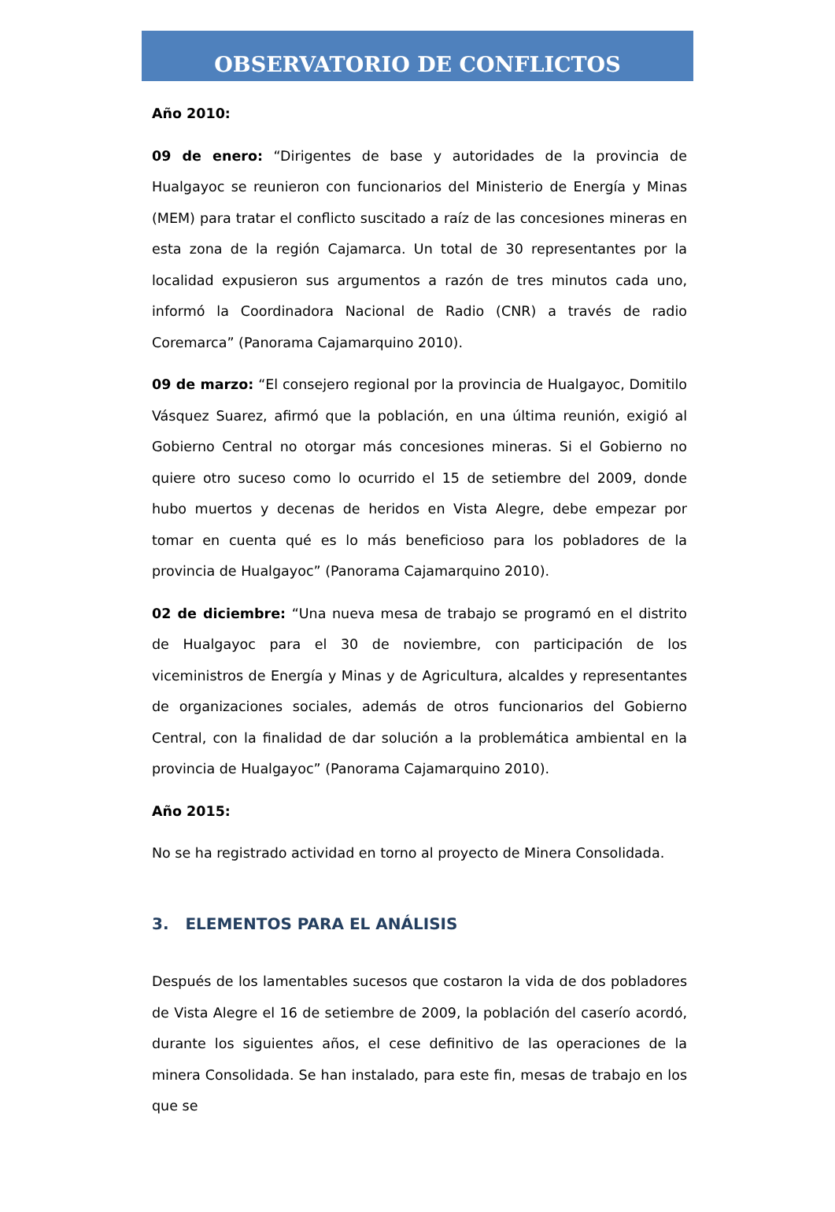OBSERVATORIO DE CONFLICTOS
Año 2010:
09 de enero: “Dirigentes de base y autoridades de la provincia de Hualgayoc se reunieron con funcionarios del Ministerio de Energía y Minas (MEM) para tratar el conflicto suscitado a raíz de las concesiones mineras en esta zona de la región Cajamarca. Un total de 30 representantes por la localidad expusieron sus argumentos a razón de tres minutos cada uno, informó la Coordinadora Nacional de Radio (CNR) a través de radio Coremarca” (Panorama Cajamarquino 2010).
09 de marzo: “El consejero regional por la provincia de Hualgayoc, Domitilo Vásquez Suarez, afirmó que la población, en una última reunión, exigió al Gobierno Central no otorgar más concesiones mineras. Si el Gobierno no quiere otro suceso como lo ocurrido el 15 de setiembre del 2009, donde hubo muertos y decenas de heridos en Vista Alegre, debe empezar por tomar en cuenta qué es lo más beneficioso para los pobladores de la provincia de Hualgayoc” (Panorama Cajamarquino 2010).
02 de diciembre: “Una nueva mesa de trabajo se programó en el distrito de Hualgayoc para el 30 de noviembre, con participación de los viceministros de Energía y Minas y de Agricultura, alcaldes y representantes de organizaciones sociales, además de otros funcionarios del Gobierno Central, con la finalidad de dar solución a la problemática ambiental en la provincia de Hualgayoc” (Panorama Cajamarquino 2010).
Año 2015:
No se ha registrado actividad en torno al proyecto de Minera Consolidada.
3. ELEMENTOS PARA EL ANÁLISIS
Después de los lamentables sucesos que costaron la vida de dos pobladores de Vista Alegre el 16 de setiembre de 2009, la población del caserío acordó, durante los siguientes años, el cese definitivo de las operaciones de la minera Consolidada. Se han instalado, para este fin, mesas de trabajo en los que se